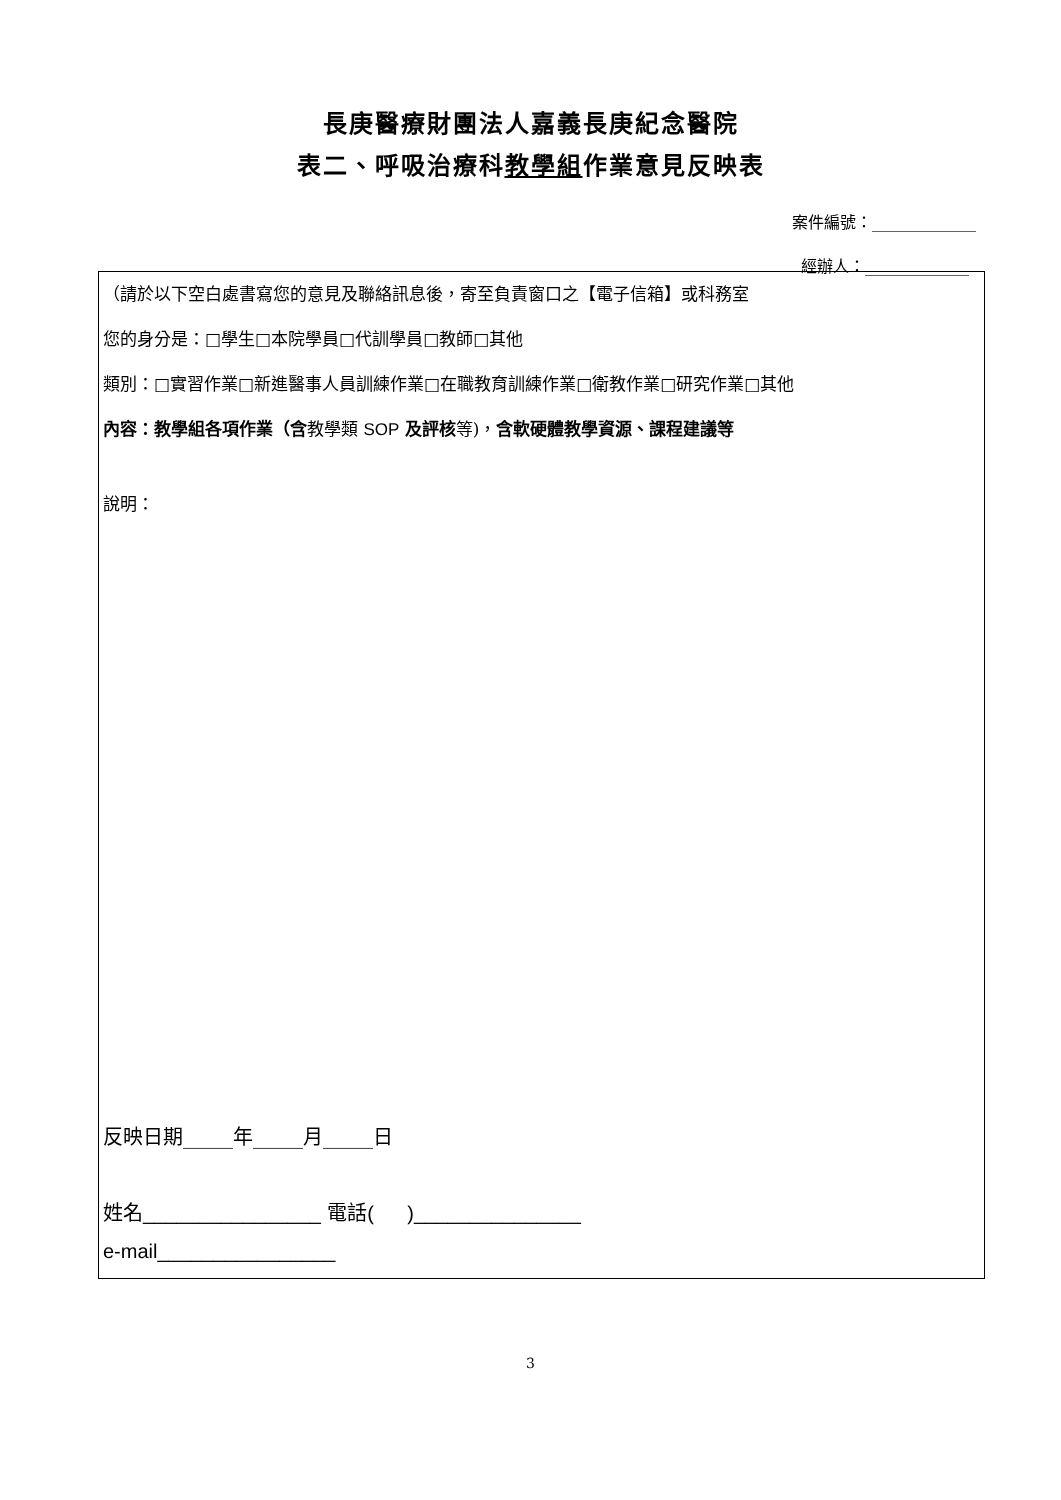長庚醫療財團法人嘉義長庚紀念醫院
表二、呼吸治療科教學組作業意見反映表
案件編號：_____________
經辦人：_____________
（請於以下空白處書寫您的意見及聯絡訊息後，寄至負責窗口之【電子信箱】或科務室
您的身分是：□學生□本院學員□代訓學員□教師□其他
類別：□實習作業□新進醫事人員訓練作業□在職教育訓練作業□衛教作業□研究作業□其他
內容：教學組各項作業（含教學類 SOP 及評核等)，含軟硬體教學資源、課程建議等
說明：
反映日期_____年_____月_____日
姓名________________ 電話( )_______________
e-mail________________
3